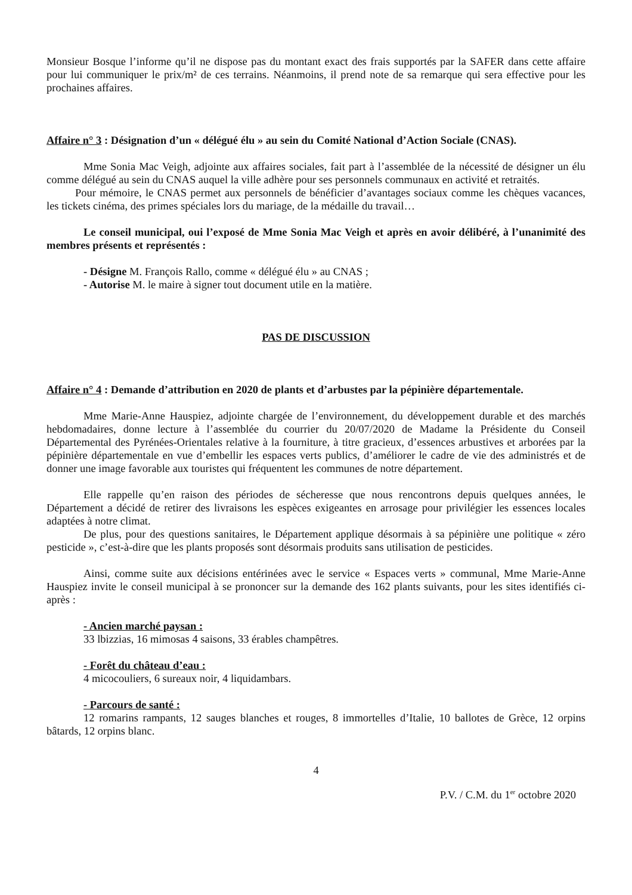Monsieur Bosque l’informe qu’il ne dispose pas du montant exact des frais supportés par la SAFER dans cette affaire pour lui communiquer le prix/m² de ces terrains. Néanmoins, il prend note de sa remarque qui sera effective pour les prochaines affaires.
Affaire n° 3 : Désignation d’un « délégué élu » au sein du Comité National d’Action Sociale (CNAS).
Mme Sonia Mac Veigh, adjointe aux affaires sociales, fait part à l’assemblée de la nécessité de désigner un élu comme délégué au sein du CNAS auquel la ville adhère pour ses personnels communaux en activité et retraités.
Pour mémoire, le CNAS permet aux personnels de bénéficier d’avantages sociaux comme les chèques vacances, les tickets cinéma, des primes spéciales lors du mariage, de la médaille du travail…
Le conseil municipal, oui l’exposé de Mme Sonia Mac Veigh et après en avoir délibéré, à l’unanimité des membres présents et représentés :
- Désigne M. François Rallo, comme « délégué élu » au CNAS ;
- Autorise M. le maire à signer tout document utile en la matière.
PAS DE DISCUSSION
Affaire n° 4 : Demande d’attribution en 2020 de plants et d’arbustes par la pépinière départementale.
Mme Marie-Anne Hauspiez, adjointe chargée de l’environnement, du développement durable et des marchés hebdomadaires, donne lecture à l’assemblée du courrier du 20/07/2020 de Madame la Présidente du Conseil Départemental des Pyrénées-Orientales relative à la fourniture, à titre gracieux, d’essences arbustives et arborées par la pépinière départementale en vue d’embellir les espaces verts publics, d’améliorer le cadre de vie des administrés et de donner une image favorable aux touristes qui fréquentent les communes de notre département.
Elle rappelle qu’en raison des périodes de sécheresse que nous rencontrons depuis quelques années, le Département a décidé de retirer des livraisons les espèces exigeantes en arrosage pour privilégier les essences locales adaptées à notre climat.
De plus, pour des questions sanitaires, le Département applique désormais à sa pépinière une politique « zéro pesticide », c’est-à-dire que les plants proposés sont désormais produits sans utilisation de pesticides.
Ainsi, comme suite aux décisions entérinées avec le service « Espaces verts » communal, Mme Marie-Anne Hauspiez invite le conseil municipal à se prononcer sur la demande des 162 plants suivants, pour les sites identifiés ci-après :
- Ancien marché paysan :
33 lbizzias, 16 mimosas 4 saisons, 33 érables champêtres.
- Forêt du château d’eau :
4 micocouliers, 6 sureaux noir, 4 liquidambars.
- Parcours de santé :
12 romarins rampants, 12 sauges blanches et rouges, 8 immortelles d’Italie, 10 ballotes de Grèce, 12 orpins bâtards, 12 orpins blanc.
4
P.V. / C.M. du 1<sup>er</sup> octobre 2020